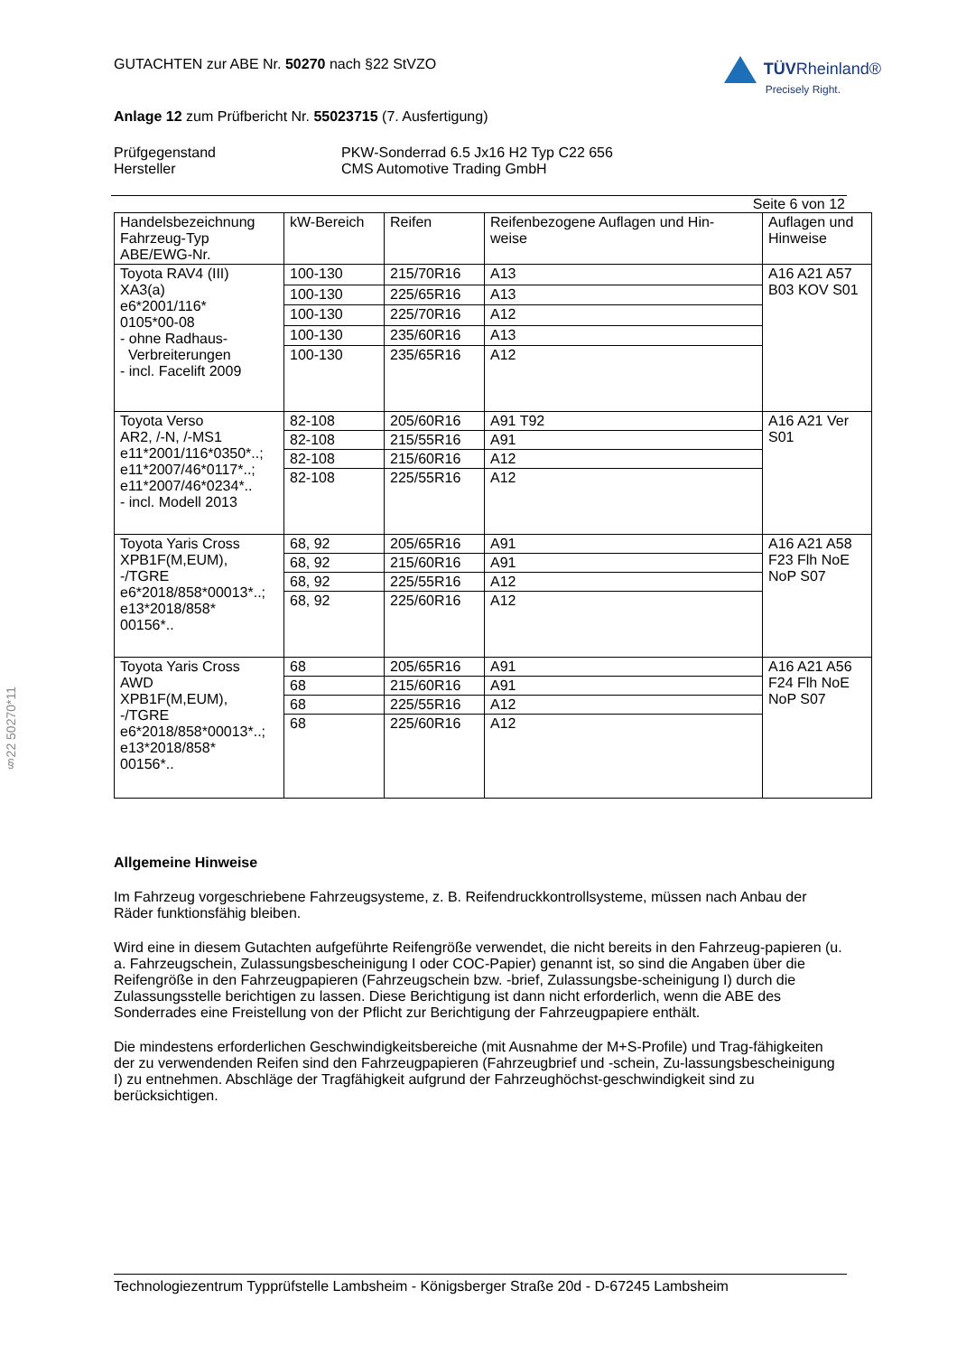§22 50270*11
GUTACHTEN zur ABE Nr. 50270 nach §22 StVZO
TÜVRheinland®
Precisely Right.
Anlage 12 zum Prüfbericht Nr. 55023715 (7. Ausfertigung)
Prüfgegenstand PKW-Sonderrad 6.5 Jx16 H2 Typ C22 656
Hersteller CMS Automotive Trading GmbH
Seite 6 von 12
| Handelsbezeichnung Fahrzeug-Typ ABE/EWG-Nr. | kW-Bereich | Reifen | Reifenbezogene Auflagen und Hin- weise | Auflagen und Hinweise |
| --- | --- | --- | --- | --- |
| Toyota RAV4 (III) XA3(a) e6*2001/116* 0105*00-08 - ohne Radhaus- Verbreiterungen - incl. Facelift 2009 | 100-130 | 215/70R16 | A13 | A16 A21 A57 B03 KOV S01 |
| | 100-130 | 225/65R16 | A13 | |
| | 100-130 | 225/70R16 | A12 | |
| | 100-130 | 235/60R16 | A13 | |
| | 100-130 | 235/65R16 | A12 | |
| Toyota Verso AR2, /-N, /-MS1 e11*2001/116*0350*..; e11*2007/46*0117*..; e11*2007/46*0234*.. - incl. Modell 2013 | 82-108 | 205/60R16 | A91 T92 | A16 A21 Ver S01 |
| | 82-108 | 215/55R16 | A91 | |
| | 82-108 | 215/60R16 | A12 | |
| | 82-108 | 225/55R16 | A12 | |
| Toyota Yaris Cross XPB1F(M,EUM), -/TGRE e6*2018/858*00013*..; e13*2018/858* 00156*.. | 68, 92 | 205/65R16 | A91 | A16 A21 A58 F23 Flh NoE NoP S07 |
| | 68, 92 | 215/60R16 | A91 | |
| | 68, 92 | 225/55R16 | A12 | |
| | 68, 92 | 225/60R16 | A12 | |
| Toyota Yaris Cross AWD XPB1F(M,EUM), -/TGRE e6*2018/858*00013*..; e13*2018/858* 00156*.. | 68 | 205/65R16 | A91 | A16 A21 A56 F24 Flh NoE NoP S07 |
| | 68 | 215/60R16 | A91 | |
| | 68 | 225/55R16 | A12 | |
| | 68 | 225/60R16 | A12 | |
Allgemeine Hinweise
Im Fahrzeug vorgeschriebene Fahrzeugsysteme, z. B. Reifendruckkontrollsysteme, müssen nach Anbau der Räder funktionsfähig bleiben.
Wird eine in diesem Gutachten aufgeführte Reifengröße verwendet, die nicht bereits in den Fahrzeug-papieren (u. a. Fahrzeugschein, Zulassungsbescheinigung I oder COC-Papier) genannt ist, so sind die Angaben über die Reifengröße in den Fahrzeugpapieren (Fahrzeugschein bzw. -brief, Zulassungsbe-scheinigung I) durch die Zulassungsstelle berichtigen zu lassen. Diese Berichtigung ist dann nicht erforderlich, wenn die ABE des Sonderrades eine Freistellung von der Pflicht zur Berichtigung der Fahrzeugpapiere enthält.
Die mindestens erforderlichen Geschwindigkeitsbereiche (mit Ausnahme der M+S-Profile) und Trag-fähigkeiten der zu verwendenden Reifen sind den Fahrzeugpapieren (Fahrzeugbrief und -schein, Zu-lassungsbescheinigung I) zu entnehmen. Abschläge der Tragfähigkeit aufgrund der Fahrzeughöchst-geschwindigkeit sind zu berücksichtigen.
Technologiezentrum Typprüfstelle Lambsheim - Königsberger Straße 20d - D-67245 Lambsheim